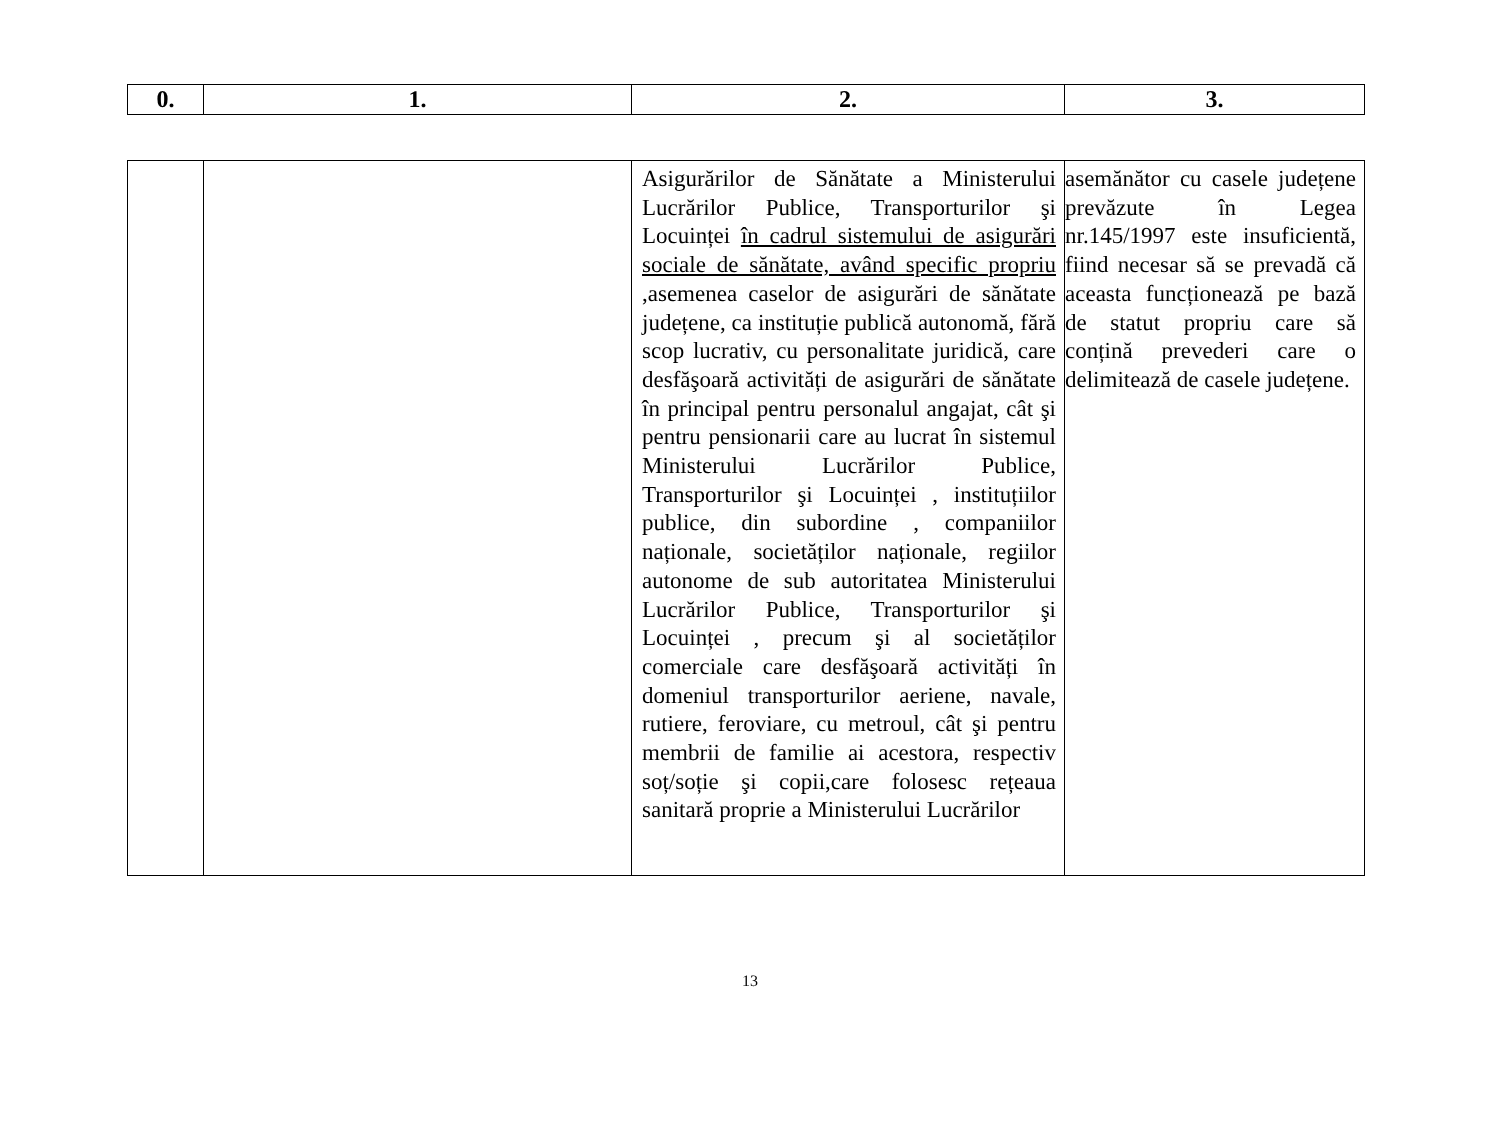| 0. | 1. | 2. | 3. |
| --- | --- | --- | --- |
| | | Asigurărilor de Sănătate a Ministerului Lucrărilor Publice, Transporturilor şi Locuinței în cadrul sistemului de asigurări sociale de sănătate, având specific propriu ,asemenea caselor de asigurări de sănătate județene, ca instituție publică autonomă, fără scop lucrativ, cu personalitate juridică, care desfăşoară activități de asigurări de sănătate în principal pentru personalul angajat, cât şi pentru pensionarii care au lucrat în sistemul Ministerului Lucrărilor Publice, Transporturilor şi Locuinței , instituțiilor publice, din subordine , companiilor naționale, societăților naționale, regiilor autonome de sub autoritatea Ministerului Lucrărilor Publice, Transporturilor şi Locuinței , precum şi al societăților comerciale care desfăşoară activități în domeniul transporturilor aeriene, navale, rutiere, feroviare, cu metroul, cât şi pentru membrii de familie ai acestora, respectiv soț/soție şi copii,care folosesc rețeaua sanitară proprie a Ministerului Lucrărilor | asemănător cu casele județene prevăzute în Legea nr.145/1997 este insuficientă, fiind necesar să se prevadă că aceasta funcționează pe bază de statut propriu care să conțină prevederi care o delimitează de casele județene. |
13